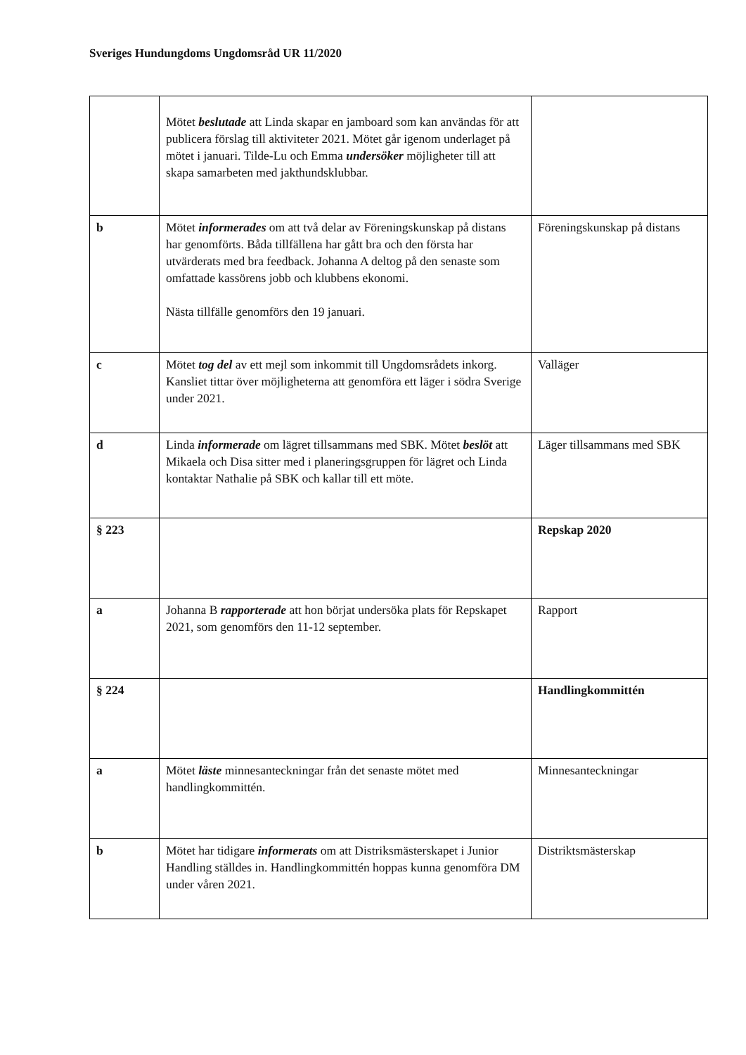Sveriges Hundungdoms Ungdomsråd UR 11/2020
| | Mötet beslutade att Linda skapar en jamboard som kan användas för att publicera förslag till aktiviteter 2021. Mötet går igenom underlaget på mötet i januari. Tilde-Lu och Emma undersöker möjligheter till att skapa samarbeten med jakthundsklubbar. | |
| b | Mötet informerades om att två delar av Föreningskunskap på distans har genomförts. Båda tillfällena har gått bra och den första har utvärderats med bra feedback. Johanna A deltog på den senaste som omfattade kassörens jobb och klubbens ekonomi. Nästa tillfälle genomförs den 19 januari. | Föreningskunskap på distans |
| c | Mötet tog del av ett mejl som inkommit till Ungdomsrådets inkorg. Kansliet tittar över möjligheterna att genomföra ett läger i södra Sverige under 2021. | Valläger |
| d | Linda informerade om lägret tillsammans med SBK. Mötet beslöt att Mikaela och Disa sitter med i planeringsgruppen för lägret och Linda kontaktar Nathalie på SBK och kallar till ett möte. | Läger tillsammans med SBK |
| § 223 | | Repskap 2020 |
| a | Johanna B rapporterade att hon börjat undersöka plats för Repskapet 2021, som genomförs den 11-12 september. | Rapport |
| § 224 | | Handlingkommittén |
| a | Mötet läste minnesanteckningar från det senaste mötet med handlingkommittén. | Minnesanteckningar |
| b | Mötet har tidigare informerats om att Distriksmästerskapet i Junior Handling ställdes in. Handlingkommittén hoppas kunna genomföra DM under våren 2021. | Distriktsmästerskap |